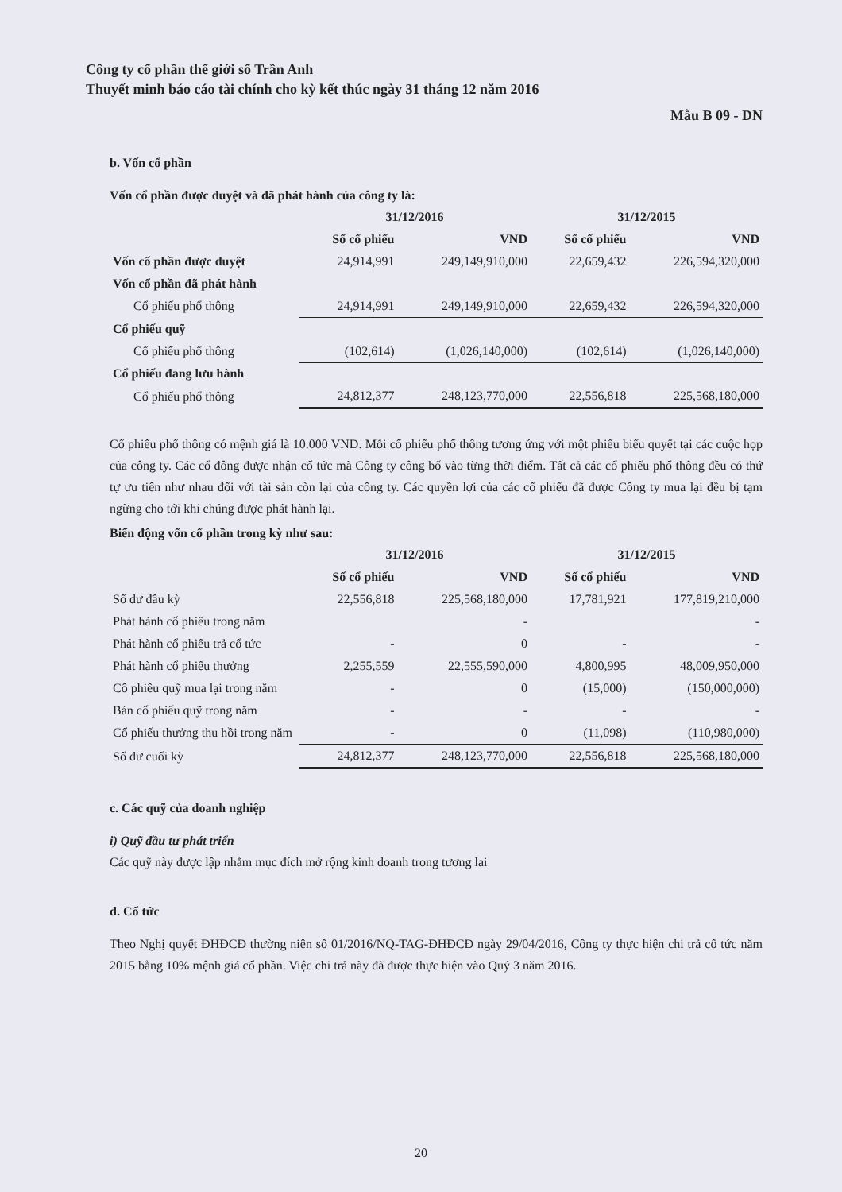Công ty cổ phần thế giới số Trần Anh
Thuyết minh báo cáo tài chính cho kỳ kết thúc ngày 31 tháng 12 năm 2016
Mẫu B 09 - DN
b. Vốn cổ phần
Vốn cổ phần được duyệt và đã phát hành của công ty là:
| | 31/12/2016 | | 31/12/2015 | |
| --- | --- | --- | --- | --- |
| | Số cổ phiếu | VND | Số cổ phiếu | VND |
| Vốn cổ phần được duyệt | 24,914,991 | 249,149,910,000 | 22,659,432 | 226,594,320,000 |
| Vốn cổ phần đã phát hành | | | | |
| Cổ phiếu phổ thông | 24,914,991 | 249,149,910,000 | 22,659,432 | 226,594,320,000 |
| Cổ phiếu quỹ | | | | |
| Cổ phiếu phổ thông | (102,614) | (1,026,140,000) | (102,614) | (1,026,140,000) |
| Cổ phiếu đang lưu hành | | | | |
| Cổ phiếu phổ thông | 24,812,377 | 248,123,770,000 | 22,556,818 | 225,568,180,000 |
Cổ phiếu phổ thông có mệnh giá là 10.000 VND. Mỗi cổ phiếu phổ thông tương ứng với một phiếu biểu quyết tại các cuộc họp của công ty. Các cổ đông được nhận cổ tức mà Công ty công bố vào từng thời điểm. Tất cả các cổ phiếu phổ thông đều có thứ tự ưu tiên như nhau đối với tài sản còn lại của công ty. Các quyền lợi của các cổ phiếu đã được Công ty mua lại đều bị tạm ngừng cho tới khi chúng được phát hành lại.
Biến động vốn cổ phần trong kỳ như sau:
| | 31/12/2016 | | 31/12/2015 | |
| --- | --- | --- | --- | --- |
| | Số cổ phiếu | VND | Số cổ phiếu | VND |
| Số dư đầu kỳ | 22,556,818 | 225,568,180,000 | 17,781,921 | 177,819,210,000 |
| Phát hành cổ phiếu trong năm | | - | | - |
| Phát hành cổ phiếu trả cổ tức | - | 0 | - | - |
| Phát hành cổ phiếu thưởng | 2,255,559 | 22,555,590,000 | 4,800,995 | 48,009,950,000 |
| Cô phiêu quỹ mua lại trong năm | - | 0 | (15,000) | (150,000,000) |
| Bán cổ phiếu quỹ trong năm | - | - | - | - |
| Cổ phiếu thưởng thu hồi trong năm | - | 0 | (11,098) | (110,980,000) |
| Số dư cuối kỳ | 24,812,377 | 248,123,770,000 | 22,556,818 | 225,568,180,000 |
c. Các quỹ của doanh nghiệp
i) Quỹ đầu tư phát triển
Các quỹ này được lập nhằm mục đích mở rộng kinh doanh trong tương lai
d. Cổ tức
Theo Nghị quyết ĐHĐCĐ thường niên số 01/2016/NQ-TAG-ĐHĐCĐ ngày 29/04/2016, Công ty thực hiện chi trả cổ tức năm 2015 bằng 10% mệnh giá cổ phần. Việc chi trả này đã được thực hiện vào Quý 3 năm 2016.
20